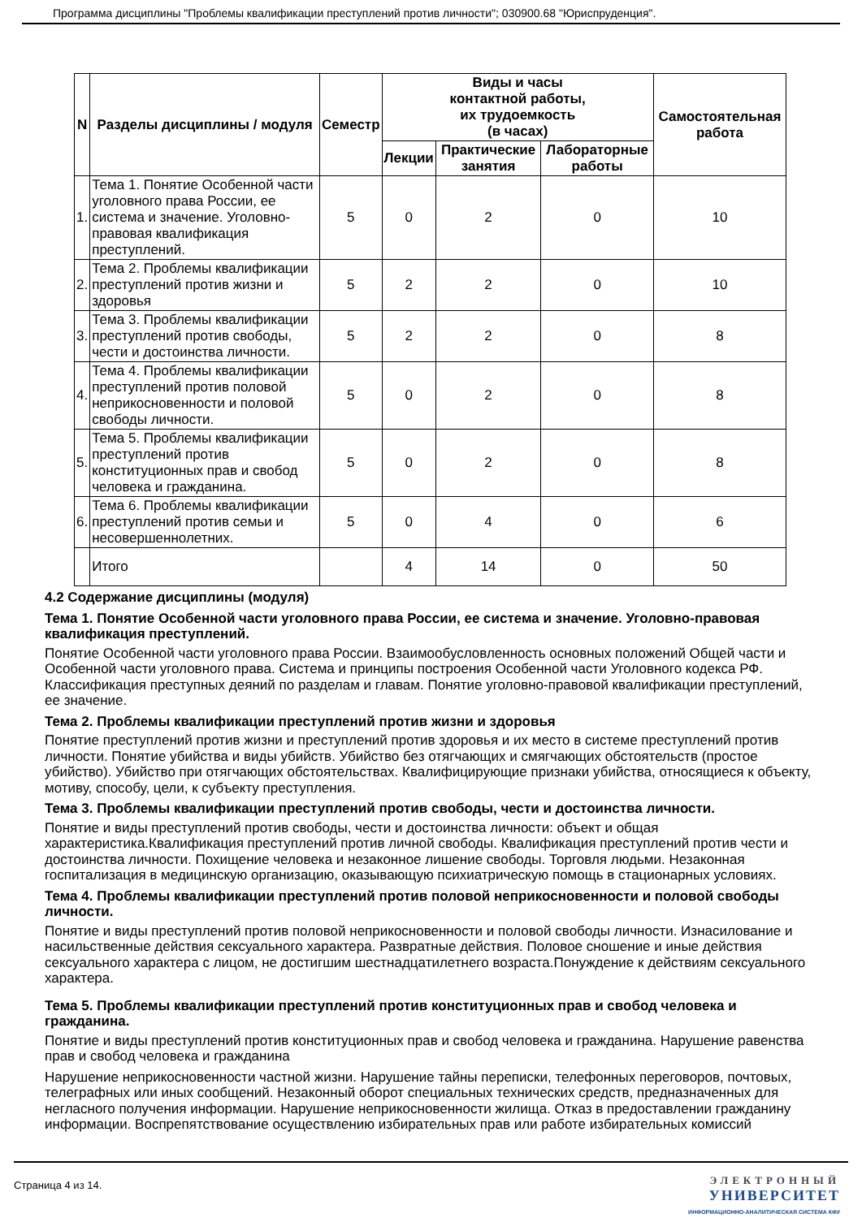Программа дисциплины "Проблемы квалификации преступлений против личности"; 030900.68 "Юриспруденция".
| N | Разделы дисциплины / модуля | Семестр | Виды и часы контактной работы, их трудоемкость (в часах) | | | Самостоятельная работа |
| --- | --- | --- | --- | --- | --- | --- |
| | | | Лекции | Практические занятия | Лабораторные работы | |
| 1. | Тема 1. Понятие Особенной части уголовного права России, ее система и значение. Уголовно-правовая квалификация преступлений. | 5 | 0 | 2 | 0 | 10 |
| 2. | Тема 2. Проблемы квалификации преступлений против жизни и здоровья | 5 | 2 | 2 | 0 | 10 |
| 3. | Тема 3. Проблемы квалификации преступлений против свободы, чести и достоинства личности. | 5 | 2 | 2 | 0 | 8 |
| 4. | Тема 4. Проблемы квалификации преступлений против половой неприкосновенности и половой свободы личности. | 5 | 0 | 2 | 0 | 8 |
| 5. | Тема 5. Проблемы квалификации преступлений против конституционных прав и свобод человека и гражданина. | 5 | 0 | 2 | 0 | 8 |
| 6. | Тема 6. Проблемы квалификации преступлений против семьи и несовершеннолетних. | 5 | 0 | 4 | 0 | 6 |
| | Итого | | 4 | 14 | 0 | 50 |
4.2 Содержание дисциплины (модуля)
Тема 1. Понятие Особенной части уголовного права России, ее система и значение. Уголовно-правовая квалификация преступлений.
Понятие Особенной части уголовного права России. Взаимообусловленность основных положений Общей части и Особенной части уголовного права. Система и принципы построения Особенной части Уголовного кодекса РФ. Классификация преступных деяний по разделам и главам. Понятие уголовно-правовой квалификации преступлений, ее значение.
Тема 2. Проблемы квалификации преступлений против жизни и здоровья
Понятие преступлений против жизни и преступлений против здоровья и их место в системе преступлений против личности. Понятие убийства и виды убийств. Убийство без отягчающих и смягчающих обстоятельств (простое убийство). Убийство при отягчающих обстоятельствах. Квалифицирующие признаки убийства, относящиеся к объекту, мотиву, способу, цели, к субъекту преступления.
Тема 3. Проблемы квалификации преступлений против свободы, чести и достоинства личности.
Понятие и виды преступлений против свободы, чести и достоинства личности: объект и общая характеристика.Квалификация преступлений против личной свободы. Квалификация преступлений против чести и достоинства личности. Похищение человека и незаконное лишение свободы. Торговля людьми. Незаконная госпитализация в медицинскую организацию, оказывающую психиатрическую помощь в стационарных условиях.
Тема 4. Проблемы квалификации преступлений против половой неприкосновенности и половой свободы личности.
Понятие и виды преступлений против половой неприкосновенности и половой свободы личности. Изнасилование и насильственные действия сексуального характера. Развратные действия. Половое сношение и иные действия сексуального характера с лицом, не достигшим шестнадцатилетнего возраста.Понуждение к действиям сексуального характера.
Тема 5. Проблемы квалификации преступлений против конституционных прав и свобод человека и гражданина.
Понятие и виды преступлений против конституционных прав и свобод человека и гражданина. Нарушение равенства прав и свобод человека и гражданина
Нарушение неприкосновенности частной жизни. Нарушение тайны переписки, телефонных переговоров, почтовых, телеграфных или иных сообщений. Незаконный оборот специальных технических средств, предназначенных для негласного получения информации. Нарушение неприкосновенности жилища. Отказ в предоставлении гражданину информации. Воспрепятствование осуществлению избирательных прав или работе избирательных комиссий
Страница 4 из 14.
ЭЛЕКТРОННЫЙ
УНИВЕРСИТЕТ
ИНФОРМАЦИОННО-АНАЛИТИЧЕСКАЯ СИСТЕМА КФУ